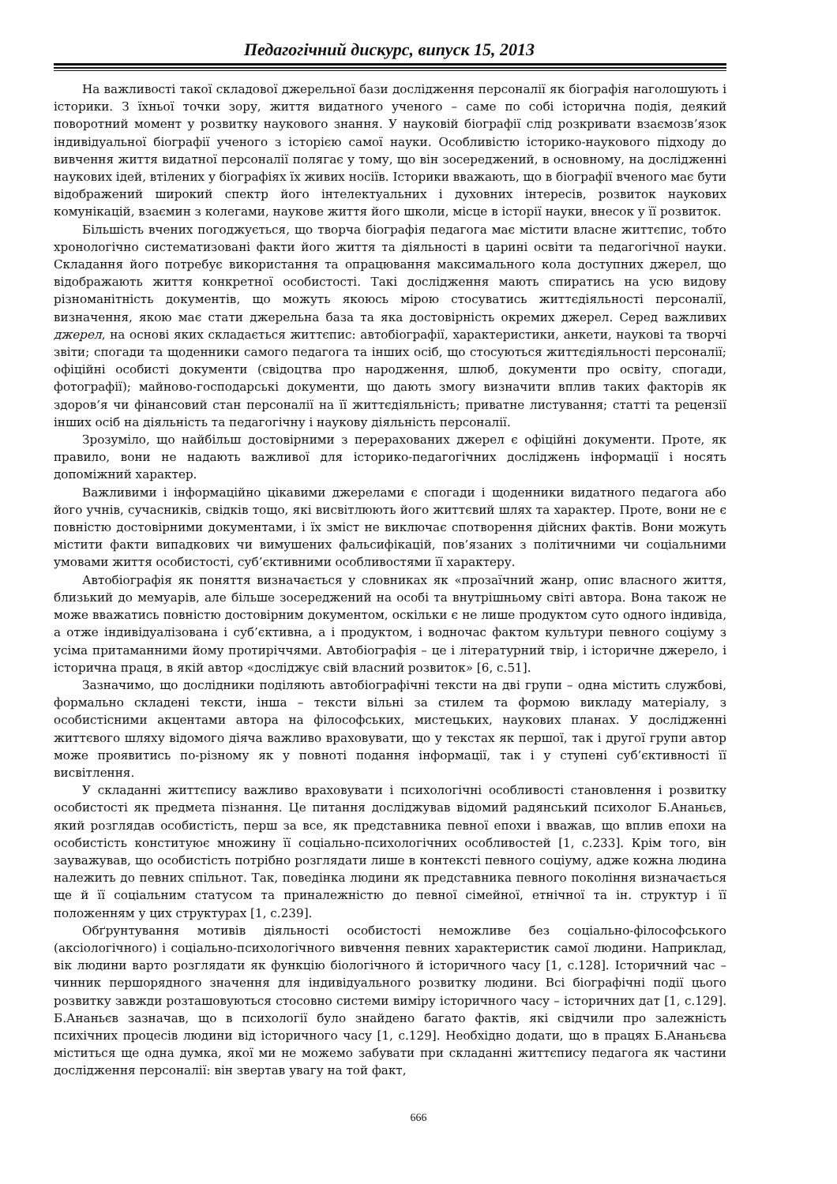Педагогічний дискурс, випуск 15, 2013
На важливості такої складової джерельної бази дослідження персоналії як біографія наголошують і історики. З їхньої точки зору, життя видатного ученого – саме по собі історична подія, деякий поворотний момент у розвитку наукового знання. У науковій біографії слід розкривати взаємозв’язок індивідуальної біографії ученого з історією самої науки. Особливістю історико-наукового підходу до вивчення життя видатної персоналії полягає у тому, що він зосереджений, в основному, на дослідженні наукових ідей, втілених у біографіях їх живих носіїв. Історики вважають, що в біографії вченого має бути відображений широкий спектр його інтелектуальних і духовних інтересів, розвиток наукових комунікацій, взаємин з колегами, наукове життя його школи, місце в історії науки, внесок у її розвиток.
Більшість вчених погоджується, що творча біографія педагога має містити власне життєпис, тобто хронологічно систематизовані факти його життя та діяльності в царині освіти та педагогічної науки. Складання його потребує використання та опрацювання максимального кола доступних джерел, що відображають життя конкретної особистості. Такі дослідження мають спиратись на усю видову різноманітність документів, що можуть якоюсь мірою стосуватись життєдіяльності персоналії, визначення, якою має стати джерельна база та яка достовірність окремих джерел. Серед важливих джерел, на основі яких складається життєпис: автобіографії, характеристики, анкети, наукові та творчі звіти; спогади та щоденники самого педагога та інших осіб, що стосуються життєдіяльності персоналії; офіційні особисті документи (свідоцтва про народження, шлюб, документи про освіту, спогади, фотографії); майново-господарські документи, що дають змогу визначити вплив таких факторів як здоров’я чи фінансовий стан персоналії на її життєдіяльність; приватне листування; статті та рецензії інших осіб на діяльність та педагогічну і наукову діяльність персоналії.
Зрозуміло, що найбільш достовірними з перерахованих джерел є офіційні документи. Проте, як правило, вони не надають важливої для історико-педагогічних досліджень інформації і носять допоміжний характер.
Важливими і інформаційно цікавими джерелами є спогади і щоденники видатного педагога або його учнів, сучасників, свідків тощо, які висвітлюють його життєвий шлях та характер. Проте, вони не є повністю достовірними документами, і їх зміст не виключає спотворення дійсних фактів. Вони можуть містити факти випадкових чи вимушених фальсифікацій, пов’язаних з політичними чи соціальними умовами життя особистості, суб’єктивними особливостями її характеру.
Автобіографія як поняття визначається у словниках як «прозаїчний жанр, опис власного життя, близький до мемуарів, але більше зосереджений на особі та внутрішньому світі автора. Вона також не може вважатись повністю достовірним документом, оскільки є не лише продуктом суто одного індивіда, а отже індивідуалізована і суб’єктивна, а і продуктом, і водночас фактом культури певного соціуму з усіма притаманними йому протиріччями. Автобіографія – це і літературний твір, і історичне джерело, і історична праця, в якій автор «досліджує свій власний розвиток» [6, с.51].
Зазначимо, що дослідники поділяють автобіографічні тексти на дві групи – одна містить службові, формально складені тексти, інша – тексти вільні за стилем та формою викладу матеріалу, з особистісними акцентами автора на філософських, мистецьких, наукових планах. У дослідженні життєвого шляху відомого діяча важливо враховувати, що у текстах як першої, так і другої групи автор може проявитись по-різному як у повноті подання інформації, так і у ступені суб’єктивності її висвітлення.
У складанні життєпису важливо враховувати і психологічні особливості становлення і розвитку особистості як предмета пізнання. Це питання досліджував відомий радянський психолог Б.Ананьєв, який розглядав особистість, перш за все, як представника певної епохи і вважав, що вплив епохи на особистість конституює множину її соціально-психологічних особливостей [1, с.233]. Крім того, він зауважував, що особистість потрібно розглядати лише в контексті певного соціуму, адже кожна людина належить до певних спільнот. Так, поведінка людини як представника певного покоління визначається ще й її соціальним статусом та приналежністю до певної сімейної, етнічної та ін. структур і її положенням у цих структурах [1, с.239].
Обґрунтування мотивів діяльності особистості неможливе без соціально-філософського (аксіологічного) і соціально-психологічного вивчення певних характеристик самої людини. Наприклад, вік людини варто розглядати як функцію біологічного й історичного часу [1, с.128]. Історичний час – чинник першорядного значення для індивідуального розвитку людини. Всі біографічні події цього розвитку завжди розташовуються стосовно системи виміру історичного часу – історичних дат [1, с.129]. Б.Ананьєв зазначав, що в психології було знайдено багато фактів, які свідчили про залежність психічних процесів людини від історичного часу [1, с.129]. Необхідно додати, що в працях Б.Ананьєва міститься ще одна думка, якої ми не можемо забувати при складанні життєпису педагога як частини дослідження персоналії: він звертав увагу на той факт,
666